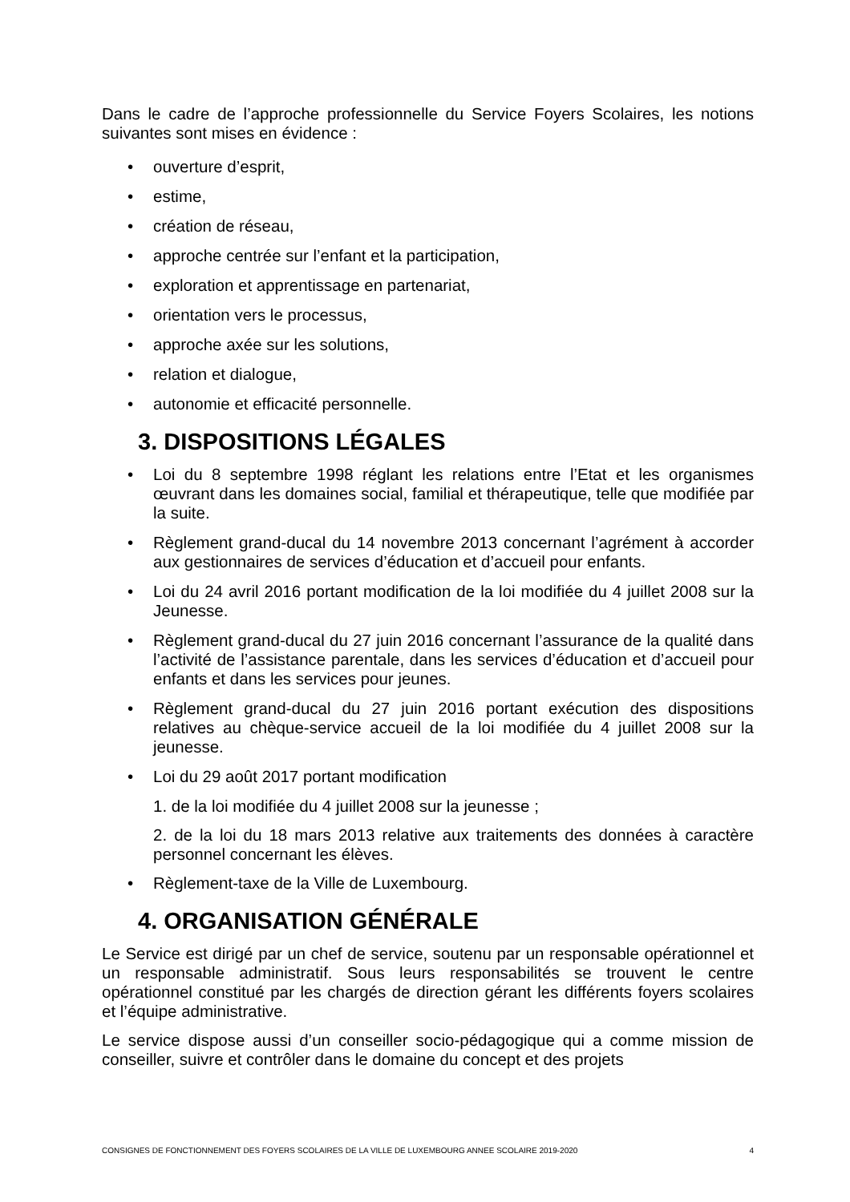Dans le cadre de l’approche professionnelle du Service Foyers Scolaires, les notions suivantes sont mises en évidence :
• ouverture d’esprit,
• estime,
• création de réseau,
• approche centrée sur l’enfant et la participation,
• exploration et apprentissage en partenariat,
• orientation vers le processus,
• approche axée sur les solutions,
• relation et dialogue,
• autonomie et efficacité personnelle.
3. DISPOSITIONS LÉGALES
• Loi du 8 septembre 1998 réglant les relations entre l’Etat et les organismes œuvrant dans les domaines social, familial et thérapeutique, telle que modifiée par la suite.
• Règlement grand-ducal du 14 novembre 2013 concernant l’agrément à accorder aux gestionnaires de services d’éducation et d’accueil pour enfants.
• Loi du 24 avril 2016 portant modification de la loi modifiée du 4 juillet 2008 sur la Jeunesse.
• Règlement grand-ducal du 27 juin 2016 concernant l’assurance de la qualité dans l’activité de l’assistance parentale, dans les services d’éducation et d’accueil pour enfants et dans les services pour jeunes.
• Règlement grand-ducal du 27 juin 2016 portant exécution des dispositions relatives au chèque-service accueil de la loi modifiée du 4 juillet 2008 sur la jeunesse.
• Loi du 29 août 2017 portant modification
1. de la loi modifiée du 4 juillet 2008 sur la jeunesse ;
2. de la loi du 18 mars 2013 relative aux traitements des données à caractère personnel concernant les élèves.
• Règlement-taxe de la Ville de Luxembourg.
4. ORGANISATION GÉNÉRALE
Le Service est dirigé par un chef de service, soutenu par un responsable opérationnel et un responsable administratif. Sous leurs responsabilités se trouvent le centre opérationnel constitué par les chargés de direction gérant les différents foyers scolaires et l’équipe administrative.
Le service dispose aussi d’un conseiller socio-pédagogique qui a comme mission de conseiller, suivre et contrôler dans le domaine du concept et des projets
CONSIGNES DE FONCTIONNEMENT DES FOYERS SCOLAIRES DE LA VILLE DE LUXEMBOURG ANNEE SCOLAIRE 2019-2020 4